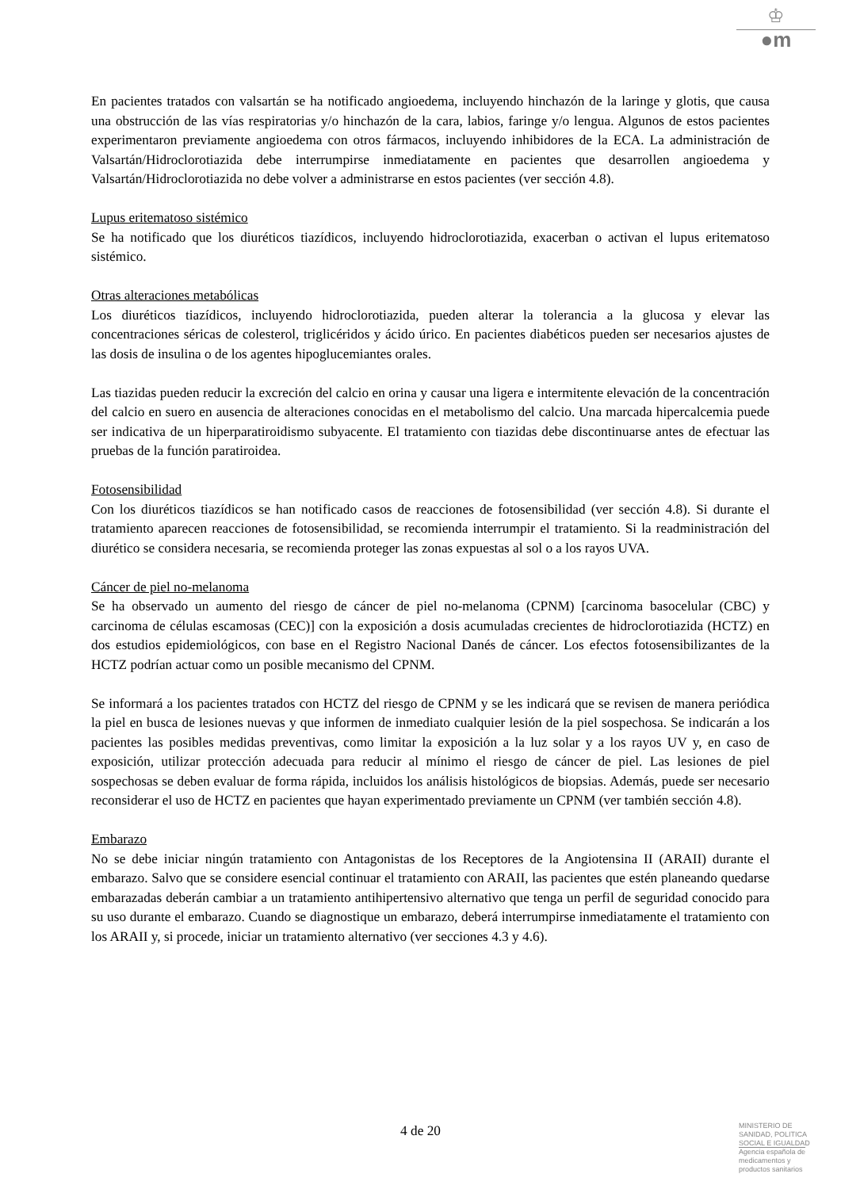♔
●m
En pacientes tratados con valsartán se ha notificado angioedema, incluyendo hinchazón de la laringe y glotis, que causa una obstrucción de las vías respiratorias y/o hinchazón de la cara, labios, faringe y/o lengua. Algunos de estos pacientes experimentaron previamente angioedema con otros fármacos, incluyendo inhibidores de la ECA. La administración de Valsartán/Hidroclorotiazida debe interrumpirse inmediatamente en pacientes que desarrollen angioedema y Valsartán/Hidroclorotiazida no debe volver a administrarse en estos pacientes (ver sección 4.8).
Lupus eritematoso sistémico
Se ha notificado que los diuréticos tiazídicos, incluyendo hidroclorotiazida, exacerban o activan el lupus eritematoso sistémico.
Otras alteraciones metabólicas
Los diuréticos tiazídicos, incluyendo hidroclorotiazida, pueden alterar la tolerancia a la glucosa y elevar las concentraciones séricas de colesterol, triglicéridos y ácido úrico. En pacientes diabéticos pueden ser necesarios ajustes de las dosis de insulina o de los agentes hipoglucemiantes orales.
Las tiazidas pueden reducir la excreción del calcio en orina y causar una ligera e intermitente elevación de la concentración del calcio en suero en ausencia de alteraciones conocidas en el metabolismo del calcio. Una marcada hipercalcemia puede ser indicativa de un hiperparatiroidismo subyacente. El tratamiento con tiazidas debe discontinuarse antes de efectuar las pruebas de la función paratiroidea.
Fotosensibilidad
Con los diuréticos tiazídicos se han notificado casos de reacciones de fotosensibilidad (ver sección 4.8). Si durante el tratamiento aparecen reacciones de fotosensibilidad, se recomienda interrumpir el tratamiento. Si la readministración del diurético se considera necesaria, se recomienda proteger las zonas expuestas al sol o a los rayos UVA.
Cáncer de piel no-melanoma
Se ha observado un aumento del riesgo de cáncer de piel no-melanoma (CPNM) [carcinoma basocelular (CBC) y carcinoma de células escamosas (CEC)] con la exposición a dosis acumuladas crecientes de hidroclorotiazida (HCTZ) en dos estudios epidemiológicos, con base en el Registro Nacional Danés de cáncer. Los efectos fotosensibilizantes de la HCTZ podrían actuar como un posible mecanismo del CPNM.
Se informará a los pacientes tratados con HCTZ del riesgo de CPNM y se les indicará que se revisen de manera periódica la piel en busca de lesiones nuevas y que informen de inmediato cualquier lesión de la piel sospechosa. Se indicarán a los pacientes las posibles medidas preventivas, como limitar la exposición a la luz solar y a los rayos UV y, en caso de exposición, utilizar protección adecuada para reducir al mínimo el riesgo de cáncer de piel. Las lesiones de piel sospechosas se deben evaluar de forma rápida, incluidos los análisis histológicos de biopsias. Además, puede ser necesario reconsiderar el uso de HCTZ en pacientes que hayan experimentado previamente un CPNM (ver también sección 4.8).
Embarazo
No se debe iniciar ningún tratamiento con Antagonistas de los Receptores de la Angiotensina II (ARAII) durante el embarazo. Salvo que se considere esencial continuar el tratamiento con ARAII, las pacientes que estén planeando quedarse embarazadas deberán cambiar a un tratamiento antihipertensivo alternativo que tenga un perfil de seguridad conocido para su uso durante el embarazo. Cuando se diagnostique un embarazo, deberá interrumpirse inmediatamente el tratamiento con los ARAII y, si procede, iniciar un tratamiento alternativo (ver secciones 4.3 y 4.6).
4 de 20
MINISTERIO DE
SANIDAD, POLITICA
SOCIAL E IGUALDAD
Agencia española de
medicamentos y
productos sanitarios